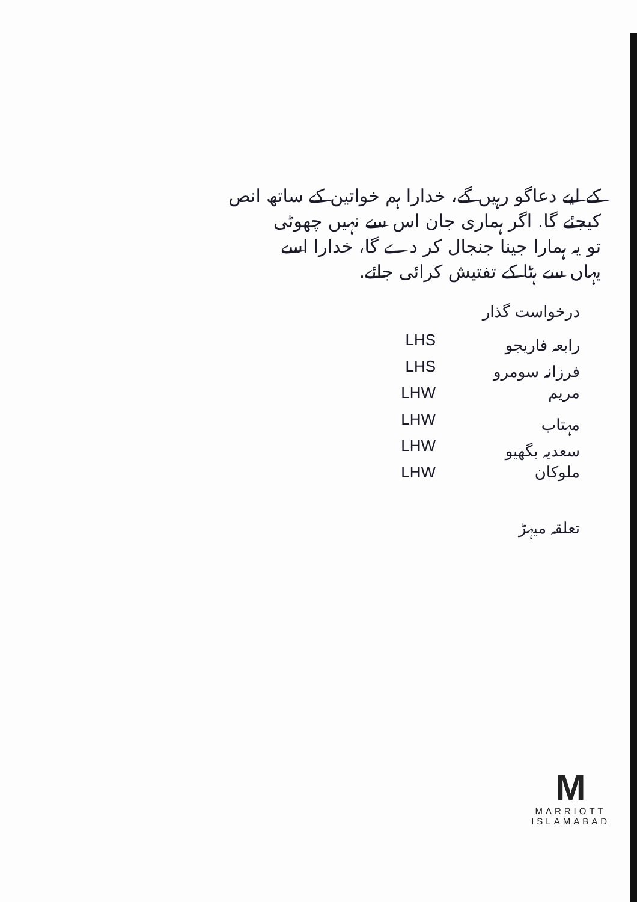کے لیے دعاگو رہیں گے، خدارا ہم خواتین کے ساتھ انص
کیجئے گا. اگر ہماری جان اس سے نہیں چھوٹی
تو یہ ہمارا جینا جنجال کر دے گا، خدارا اسے
یہاں سے ہٹا کے تفتیش کرائی جائے.
درخواست گذار
رابعہ فاریجو LHS
فرزانہ سومرو LHS
مریم LHW
مہتاب LHW
سعدیہ بگھیو LHW
ملوکان LHW
تعلقہ میہڑ
M
MARRIOTT
ISLAMABAD